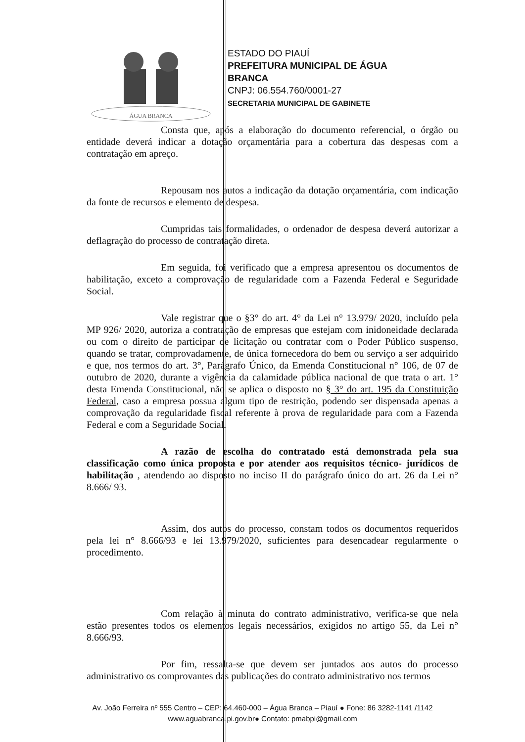ÁGUA BRANCA
ESTADO DO PIAUÍ
PREFEITURA MUNICIPAL DE ÁGUA
BRANCA
CNPJ: 06.554.760/0001-27
SECRETARIA MUNICIPAL DE GABINETE
Consta que, após a elaboração do documento referencial, o órgão ou entidade deverá indicar a dotação orçamentária para a cobertura das despesas com a contratação em apreço.
Repousam nos autos a indicação da dotação orçamentária, com indicação da fonte de recursos e elemento de despesa.
Cumpridas tais formalidades, o ordenador de despesa deverá autorizar a deflagração do processo de contratação direta.
Em seguida, foi verificado que a empresa apresentou os documentos de habilitação, exceto a comprovação de regularidade com a Fazenda Federal e Seguridade Social.
Vale registrar que o §3° do art. 4° da Lei n° 13.979/ 2020, incluído pela MP 926/ 2020, autoriza a contratação de empresas que estejam com inidoneidade declarada ou com o direito de participar de licitação ou contratar com o Poder Público suspenso, quando se tratar, comprovadamente, de única fornecedora do bem ou serviço a ser adquirido e que, nos termos do art. 3°, Parágrafo Único, da Emenda Constitucional n° 106, de 07 de outubro de 2020, durante a vigência da calamidade pública nacional de que trata o art. 1° desta Emenda Constitucional, não se aplica o disposto no § 3° do art. 195 da Constituição Federal, caso a empresa possua algum tipo de restrição, podendo ser dispensada apenas a comprovação da regularidade fiscal referente à prova de regularidade para com a Fazenda Federal e com a Seguridade Social.
A razão de escolha do contratado está demonstrada pela sua classificação como única proposta e por atender aos requisitos técnico- jurídicos de habilitação , atendendo ao disposto no inciso II do parágrafo único do art. 26 da Lei n° 8.666/ 93.
Assim, dos autos do processo, constam todos os documentos requeridos pela lei n° 8.666/93 e lei 13.979/2020, suficientes para desencadear regularmente o procedimento.
Com relação à minuta do contrato administrativo, verifica-se que nela estão presentes todos os elementos legais necessários, exigidos no artigo 55, da Lei n° 8.666/93.
Por fim, ressalta-se que devem ser juntados aos autos do processo administrativo os comprovantes das publicações do contrato administrativo nos termos
Av. João Ferreira nº 555 Centro – CEP: 64.460-000 – Água Branca – Piauí ● Fone: 86 3282-1141 /1142
www.aguabranca.pi.gov.br● Contato: pmabpi@gmail.com